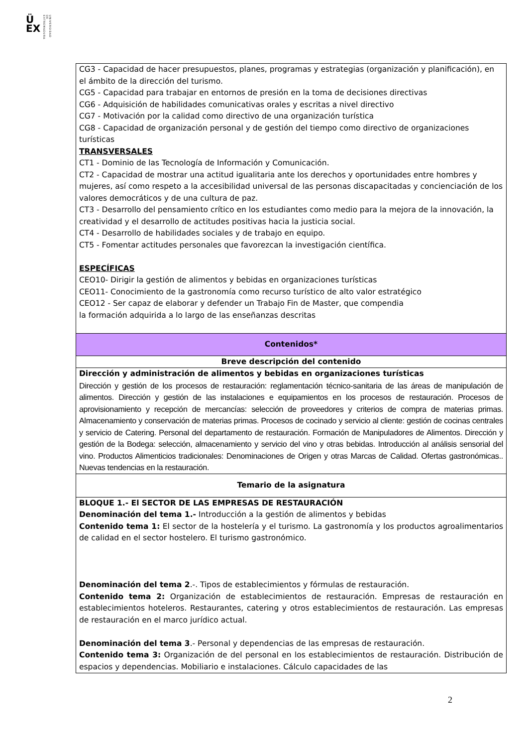Ü
EX
UNIVERSIDAD DE EXTREMADURA
| CG3 - Capacidad de hacer presupuestos, planes, programas y estrategias (organización y planificación), en el ámbito de la dirección del turismo. CG5 - Capacidad para trabajar en entornos de presión en la toma de decisiones directivas CG6 - Adquisición de habilidades comunicativas orales y escritas a nivel directivo CG7 - Motivación por la calidad como directivo de una organización turística CG8 - Capacidad de organización personal y de gestión del tiempo como directivo de organizaciones turísticas TRANSVERSALES CT1 - Dominio de las Tecnología de Información y Comunicación. CT2 - Capacidad de mostrar una actitud igualitaria ante los derechos y oportunidades entre hombres y mujeres, así como respeto a la accesibilidad universal de las personas discapacitadas y concienciación de los valores democráticos y de una cultura de paz. CT3 - Desarrollo del pensamiento crítico en los estudiantes como medio para la mejora de la innovación, la creatividad y el desarrollo de actitudes positivas hacia la justicia social. CT4 - Desarrollo de habilidades sociales y de trabajo en equipo. CT5 - Fomentar actitudes personales que favorezcan la investigación científica. ESPECÍFICAS CEO10- Dirigir la gestión de alimentos y bebidas en organizaciones turísticas CEO11- Conocimiento de la gastronomía como recurso turístico de alto valor estratégico CEO12 - Ser capaz de elaborar y defender un Trabajo Fin de Master, que compendia la formación adquirida a lo largo de las enseñanzas descritas |
| Contenidos* |
| Breve descripción del contenido |
| Dirección y administración de alimentos y bebidas en organizaciones turísticas Dirección y gestión de los procesos de restauración: reglamentación técnico-sanitaria de las áreas de manipulación de alimentos. Dirección y gestión de las instalaciones e equipamientos en los procesos de restauración. Procesos de aprovisionamiento y recepción de mercancías: selección de proveedores y criterios de compra de materias primas. Almacenamiento y conservación de materias primas. Procesos de cocinado y servicio al cliente: gestión de cocinas centrales y servicio de Catering. Personal del departamento de restauración. Formación de Manipuladores de Alimentos. Dirección y gestión de la Bodega: selección, almacenamiento y servicio del vino y otras bebidas. Introducción al análisis sensorial del vino. Productos Alimenticios tradicionales: Denominaciones de Origen y otras Marcas de Calidad. Ofertas gastronómicas.. Nuevas tendencias en la restauración. |
| Temario de la asignatura |
| BLOQUE 1.- El SECTOR DE LAS EMPRESAS DE RESTAURACIÓN Denominación del tema 1.- Introducción a la gestión de alimentos y bebidas Contenido tema 1: El sector de la hostelería y el turismo. La gastronomía y los productos agroalimentarios de calidad en el sector hostelero. El turismo gastronómico. Denominación del tema 2 .-. Tipos de establecimientos y fórmulas de restauración. Contenido tema 2: Organización de establecimientos de restauración. Empresas de restauración en establecimientos hoteleros. Restaurantes, catering y otros establecimientos de restauración. Las empresas de restauración en el marco jurídico actual. Denominación del tema 3 .- Personal y dependencias de las empresas de restauración. Contenido tema 3: Organización de del personal en los establecimientos de restauración. Distribución de espacios y dependencias. Mobiliario e instalaciones. Cálculo capacidades de las |
2